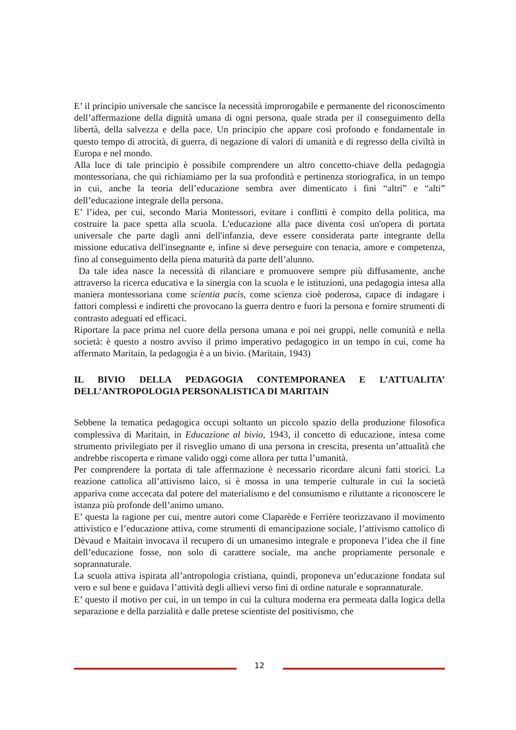E’ il principio universale che sancisce la necessità improrogabile e permanente del riconoscimento dell’affermazione della dignità umana di ogni persona, quale strada per il conseguimento della libertà, della salvezza e della pace. Un principio che appare così profondo e fondamentale in questo tempo di atrocità, di guerra, di negazione di valori di umanità e di regresso della civiltà in Europa e nel mondo.
Alla luce di tale principio è possibile comprendere un altro concetto-chiave della pedagogia montessoriana, che qui richiamiamo per la sua profondità e pertinenza storiografica, in un tempo in cui, anche la teoria dell’educazione sembra aver dimenticato i fini “altri” e “alti” dell’educazione integrale della persona.
E’ l’idea, per cui, secondo Maria Montessori, evitare i conflitti è compito della politica, ma costruire la pace spetta alla scuola. L'educazione alla pace diventa così un'opera di portata universale che parte dagli anni dell'infanzia, deve essere considerata parte integrante della missione educativa dell'insegnante e, infine si deve perseguire con tenacia, amore e competenza, fino al conseguimento della piena maturità da parte dell’alunno.
Da tale idea nasce la necessità di rilanciare e promuovere sempre più diffusamente, anche attraverso la ricerca educativa e la sinergia con la scuola e le istituzioni, una pedagogia intesa alla maniera montessoriana come scientia pacis, come scienza cioè poderosa, capace di indagare i fattori complessi e indiretti che provocano la guerra dentro e fuori la persona e fornire strumenti di contrasto adeguati ed efficaci.
Riportare la pace prima nel cuore della persona umana e poi nei gruppi, nelle comunità e nella società: è questo a nostro avviso il primo imperativo pedagogico in un tempo in cui, come ha affermato Maritain, la pedagogia è a un bivio. (Maritain, 1943)
IL BIVIO DELLA PEDAGOGIA CONTEMPORANEA E L’ATTUALITA’ DELL’ANTROPOLOGIA PERSONALISTICA DI MARITAIN
Sebbene la tematica pedagogica occupi soltanto un piccolo spazio della produzione filosofica complessiva di Maritain, in Educazione al bivio, 1943, il concetto di educazione, intesa come strumento privilegiato per il risveglio umano di una persona in crescita, presenta un’attualità che andrebbe riscoperta e rimane valido oggi come allora per tutta l’umanità.
Per comprendere la portata di tale affermazione è necessario ricordare alcuni fatti storici. La reazione cattolica all’attivismo laico, si è mossa in una temperie culturale in cui la società appariva come accecata dal potere del materialismo e del consumismo e riluttante a riconoscere le istanza più profonde dell’animo umano.
E’ questa la ragione per cui, mentre autori come Claparède e Ferrière teorizzavano il movimento attivistico e l’educazione attiva, come strumenti di emancipazione sociale, l’attivismo cattolico di Dèvaud e Maitain invocava il recupero di un umanesimo integrale e proponeva l’idea che il fine dell’educazione fosse, non solo di carattere sociale, ma anche propriamente personale e soprannaturale.
La scuola attiva ispirata all’antropologia cristiana, quindi, proponeva un’educazione fondata sul vero e sul bene e guidava l’attività degli allievi verso fini di ordine naturale e soprannaturale.
E’ questo il motivo per cui, in un tempo in cui la cultura moderna era permeata dalla logica della separazione e della parzialità e dalle pretese scientiste del positivismo, che
12